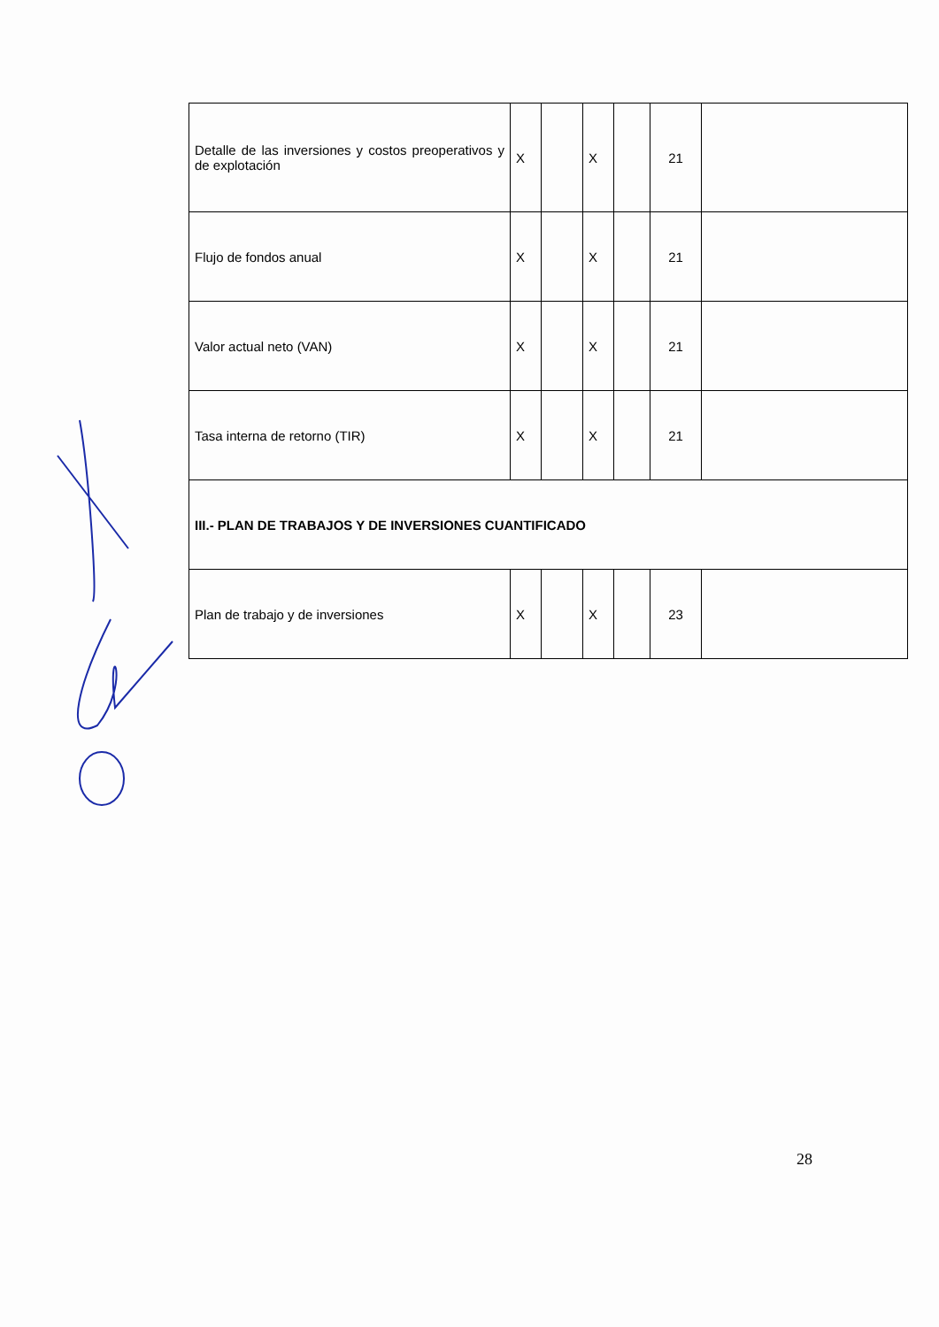| Detalle de las inversiones y costos preoperativos y de explotación | X | | X | | 21 | |
| Flujo de fondos anual | X | | X | | 21 | |
| Valor actual neto (VAN) | X | | X | | 21 | |
| Tasa interna de retorno (TIR) | X | | X | | 21 | |
| III.- PLAN DE TRABAJOS Y DE INVERSIONES CUANTIFICADO | | | | | | |
| Plan de trabajo y de inversiones | X | | X | | 23 | |
28